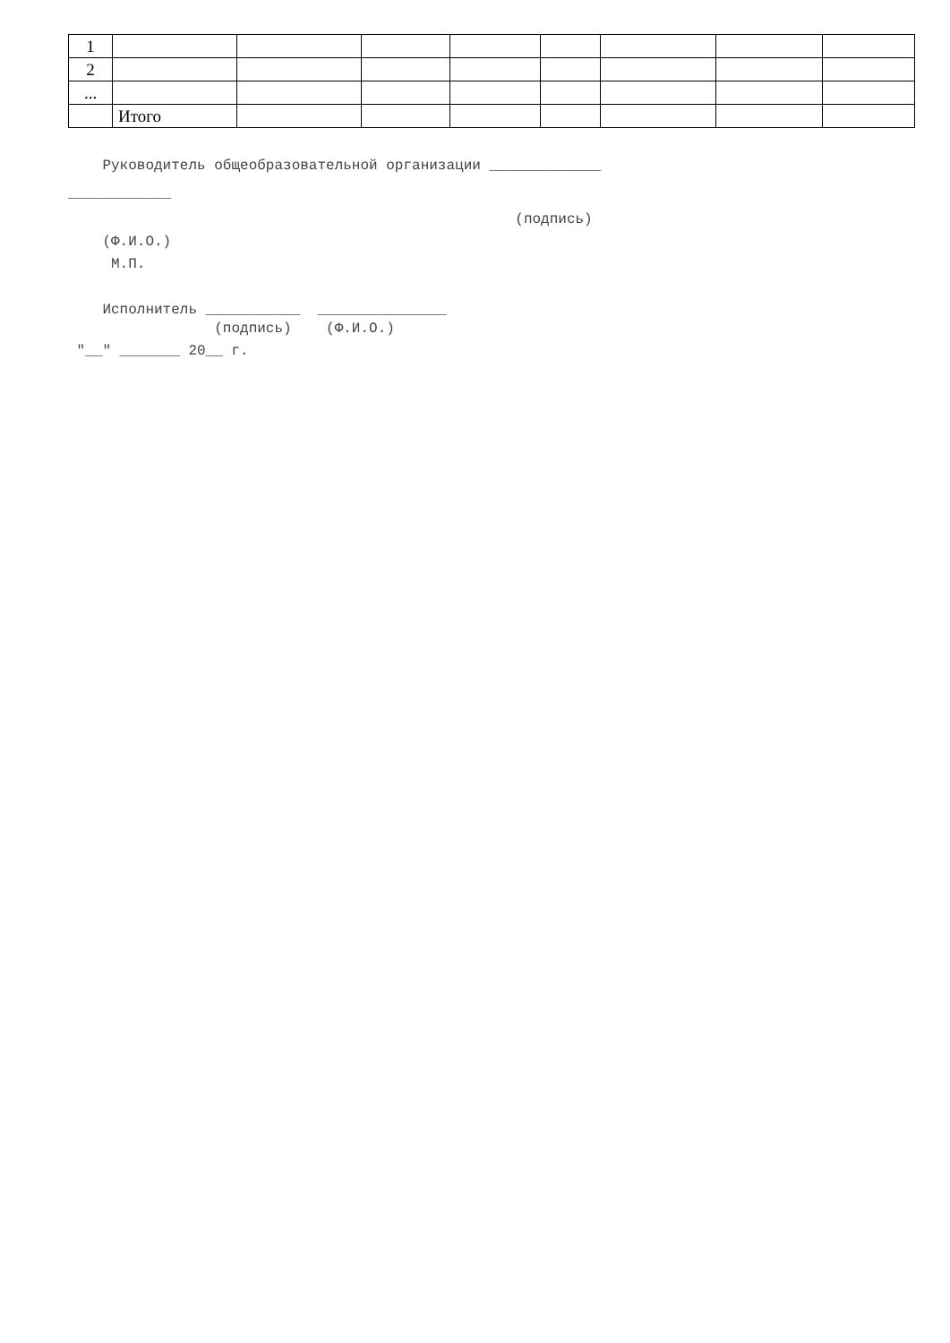| 1 | | | | | | | | |
| 2 | | | | | | | | |
| ... | | | | | | | | |
| | Итого | | | | | | | |
Руководитель общеобразовательной организации _____________
____________
(подпись)
(Ф.И.О.)
М.П.
Исполнитель ___________ _______________
(подпись) (Ф.И.О.)
"__" _______ 20__ г.